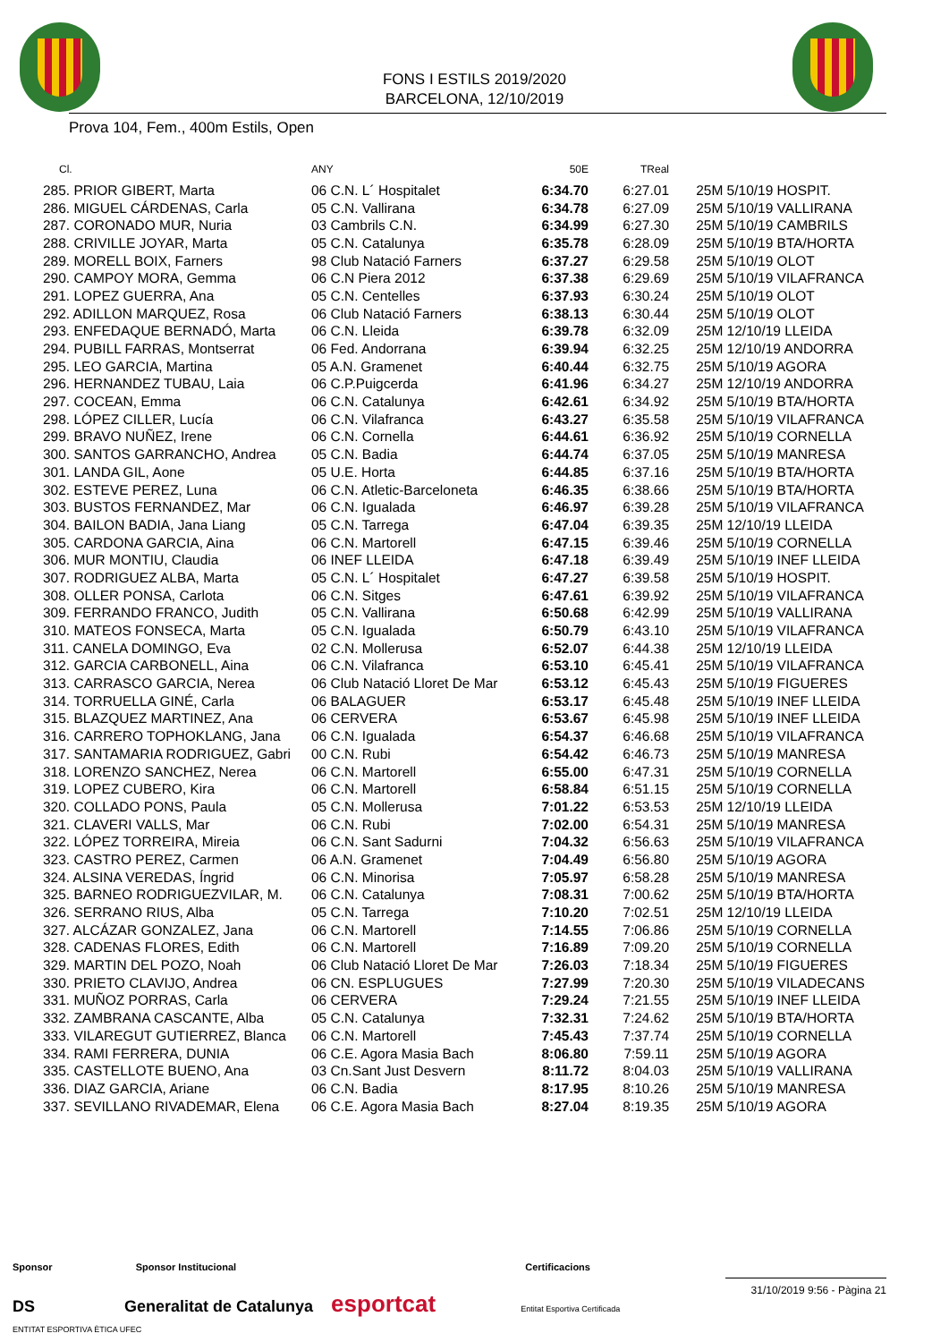FONS I ESTILS 2019/2020
BARCELONA, 12/10/2019
Prova 104, Fem., 400m Estils, Open
| Cl. | ANY | 50E | TReal | |
| --- | --- | --- | --- | --- |
| 285. PRIOR GIBERT, Marta | 06 C.N. L´ Hospitalet | 6:34.70 | 6:27.01 | 25M 5/10/19 HOSPIT. |
| 286. MIGUEL CÁRDENAS, Carla | 05 C.N. Vallirana | 6:34.78 | 6:27.09 | 25M 5/10/19 VALLIRANA |
| 287. CORONADO MUR, Nuria | 03 Cambrils C.N. | 6:34.99 | 6:27.30 | 25M 5/10/19 CAMBRILS |
| 288. CRIVILLE JOYAR, Marta | 05 C.N. Catalunya | 6:35.78 | 6:28.09 | 25M 5/10/19 BTA/HORTA |
| 289. MORELL BOIX, Farners | 98 Club Natació Farners | 6:37.27 | 6:29.58 | 25M 5/10/19 OLOT |
| 290. CAMPOY MORA, Gemma | 06 C.N Piera 2012 | 6:37.38 | 6:29.69 | 25M 5/10/19 VILAFRANCA |
| 291. LOPEZ GUERRA, Ana | 05 C.N. Centelles | 6:37.93 | 6:30.24 | 25M 5/10/19 OLOT |
| 292. ADILLON MARQUEZ, Rosa | 06 Club Natació Farners | 6:38.13 | 6:30.44 | 25M 5/10/19 OLOT |
| 293. ENFEDAQUE BERNADÓ, Marta | 06 C.N. Lleida | 6:39.78 | 6:32.09 | 25M 12/10/19 LLEIDA |
| 294. PUBILL FARRAS, Montserrat | 06 Fed. Andorrana | 6:39.94 | 6:32.25 | 25M 12/10/19 ANDORRA |
| 295. LEO GARCIA, Martina | 05 A.N. Gramenet | 6:40.44 | 6:32.75 | 25M 5/10/19 AGORA |
| 296. HERNANDEZ TUBAU, Laia | 06 C.P.Puigcerda | 6:41.96 | 6:34.27 | 25M 12/10/19 ANDORRA |
| 297. COCEAN, Emma | 06 C.N. Catalunya | 6:42.61 | 6:34.92 | 25M 5/10/19 BTA/HORTA |
| 298. LÓPEZ CILLER, Lucía | 06 C.N. Vilafranca | 6:43.27 | 6:35.58 | 25M 5/10/19 VILAFRANCA |
| 299. BRAVO NUÑEZ, Irene | 06 C.N. Cornella | 6:44.61 | 6:36.92 | 25M 5/10/19 CORNELLA |
| 300. SANTOS GARRANCHO, Andrea | 05 C.N. Badia | 6:44.74 | 6:37.05 | 25M 5/10/19 MANRESA |
| 301. LANDA GIL, Aone | 05 U.E. Horta | 6:44.85 | 6:37.16 | 25M 5/10/19 BTA/HORTA |
| 302. ESTEVE PEREZ, Luna | 06 C.N. Atletic-Barceloneta | 6:46.35 | 6:38.66 | 25M 5/10/19 BTA/HORTA |
| 303. BUSTOS FERNANDEZ, Mar | 06 C.N. Igualada | 6:46.97 | 6:39.28 | 25M 5/10/19 VILAFRANCA |
| 304. BAILON BADIA, Jana Liang | 05 C.N. Tarrega | 6:47.04 | 6:39.35 | 25M 12/10/19 LLEIDA |
| 305. CARDONA GARCIA, Aina | 06 C.N. Martorell | 6:47.15 | 6:39.46 | 25M 5/10/19 CORNELLA |
| 306. MUR MONTIU, Claudia | 06 INEF LLEIDA | 6:47.18 | 6:39.49 | 25M 5/10/19 INEF LLEIDA |
| 307. RODRIGUEZ ALBA, Marta | 05 C.N. L´ Hospitalet | 6:47.27 | 6:39.58 | 25M 5/10/19 HOSPIT. |
| 308. OLLER PONSA, Carlota | 06 C.N. Sitges | 6:47.61 | 6:39.92 | 25M 5/10/19 VILAFRANCA |
| 309. FERRANDO FRANCO, Judith | 05 C.N. Vallirana | 6:50.68 | 6:42.99 | 25M 5/10/19 VALLIRANA |
| 310. MATEOS FONSECA, Marta | 05 C.N. Igualada | 6:50.79 | 6:43.10 | 25M 5/10/19 VILAFRANCA |
| 311. CANELA DOMINGO, Eva | 02 C.N. Mollerusa | 6:52.07 | 6:44.38 | 25M 12/10/19 LLEIDA |
| 312. GARCIA CARBONELL, Aina | 06 C.N. Vilafranca | 6:53.10 | 6:45.41 | 25M 5/10/19 VILAFRANCA |
| 313. CARRASCO GARCIA, Nerea | 06 Club Natació Lloret De Mar | 6:53.12 | 6:45.43 | 25M 5/10/19 FIGUERES |
| 314. TORRUELLA GINÉ, Carla | 06 BALAGUER | 6:53.17 | 6:45.48 | 25M 5/10/19 INEF LLEIDA |
| 315. BLAZQUEZ MARTINEZ, Ana | 06 CERVERA | 6:53.67 | 6:45.98 | 25M 5/10/19 INEF LLEIDA |
| 316. CARRERO TOPHOKLANG, Jana | 06 C.N. Igualada | 6:54.37 | 6:46.68 | 25M 5/10/19 VILAFRANCA |
| 317. SANTAMARIA RODRIGUEZ, Gabri | 00 C.N. Rubi | 6:54.42 | 6:46.73 | 25M 5/10/19 MANRESA |
| 318. LORENZO SANCHEZ, Nerea | 06 C.N. Martorell | 6:55.00 | 6:47.31 | 25M 5/10/19 CORNELLA |
| 319. LOPEZ CUBERO, Kira | 06 C.N. Martorell | 6:58.84 | 6:51.15 | 25M 5/10/19 CORNELLA |
| 320. COLLADO PONS, Paula | 05 C.N. Mollerusa | 7:01.22 | 6:53.53 | 25M 12/10/19 LLEIDA |
| 321. CLAVERI VALLS, Mar | 06 C.N. Rubi | 7:02.00 | 6:54.31 | 25M 5/10/19 MANRESA |
| 322. LÓPEZ TORREIRA, Mireia | 06 C.N. Sant Sadurni | 7:04.32 | 6:56.63 | 25M 5/10/19 VILAFRANCA |
| 323. CASTRO PEREZ, Carmen | 06 A.N. Gramenet | 7:04.49 | 6:56.80 | 25M 5/10/19 AGORA |
| 324. ALSINA VEREDAS, Íngrid | 06 C.N. Minorisa | 7:05.97 | 6:58.28 | 25M 5/10/19 MANRESA |
| 325. BARNEO RODRIGUEZVILAR, M. | 06 C.N. Catalunya | 7:08.31 | 7:00.62 | 25M 5/10/19 BTA/HORTA |
| 326. SERRANO RIUS, Alba | 05 C.N. Tarrega | 7:10.20 | 7:02.51 | 25M 12/10/19 LLEIDA |
| 327. ALCÁZAR GONZALEZ, Jana | 06 C.N. Martorell | 7:14.55 | 7:06.86 | 25M 5/10/19 CORNELLA |
| 328. CADENAS FLORES, Edith | 06 C.N. Martorell | 7:16.89 | 7:09.20 | 25M 5/10/19 CORNELLA |
| 329. MARTIN DEL POZO, Noah | 06 Club Natació Lloret De Mar | 7:26.03 | 7:18.34 | 25M 5/10/19 FIGUERES |
| 330. PRIETO CLAVIJO, Andrea | 06 CN. ESPLUGUES | 7:27.99 | 7:20.30 | 25M 5/10/19 VILADECANS |
| 331. MUÑOZ PORRAS, Carla | 06 CERVERA | 7:29.24 | 7:21.55 | 25M 5/10/19 INEF LLEIDA |
| 332. ZAMBRANA CASCANTE, Alba | 05 C.N. Catalunya | 7:32.31 | 7:24.62 | 25M 5/10/19 BTA/HORTA |
| 333. VILAREGUT GUTIERREZ, Blanca | 06 C.N. Martorell | 7:45.43 | 7:37.74 | 25M 5/10/19 CORNELLA |
| 334. RAMI FERRERA, DUNIA | 06 C.E. Agora Masia Bach | 8:06.80 | 7:59.11 | 25M 5/10/19 AGORA |
| 335. CASTELLOTE BUENO, Ana | 03 Cn.Sant Just Desvern | 8:11.72 | 8:04.03 | 25M 5/10/19 VALLIRANA |
| 336. DIAZ GARCIA, Ariane | 06 C.N. Badia | 8:17.95 | 8:10.26 | 25M 5/10/19 MANRESA |
| 337. SEVILLANO RIVADEMAR, Elena | 06 C.E. Agora Masia Bach | 8:27.04 | 8:19.35 | 25M 5/10/19 AGORA |
Sponsor Sponsor Institucional Certificacions
DS Generalitat de Catalunya esportcat Entitat Esportiva Certificada ENTITAT ESPORTIVA ÈTICA UFEC
31/10/2019 9:56 - Pàgina 21